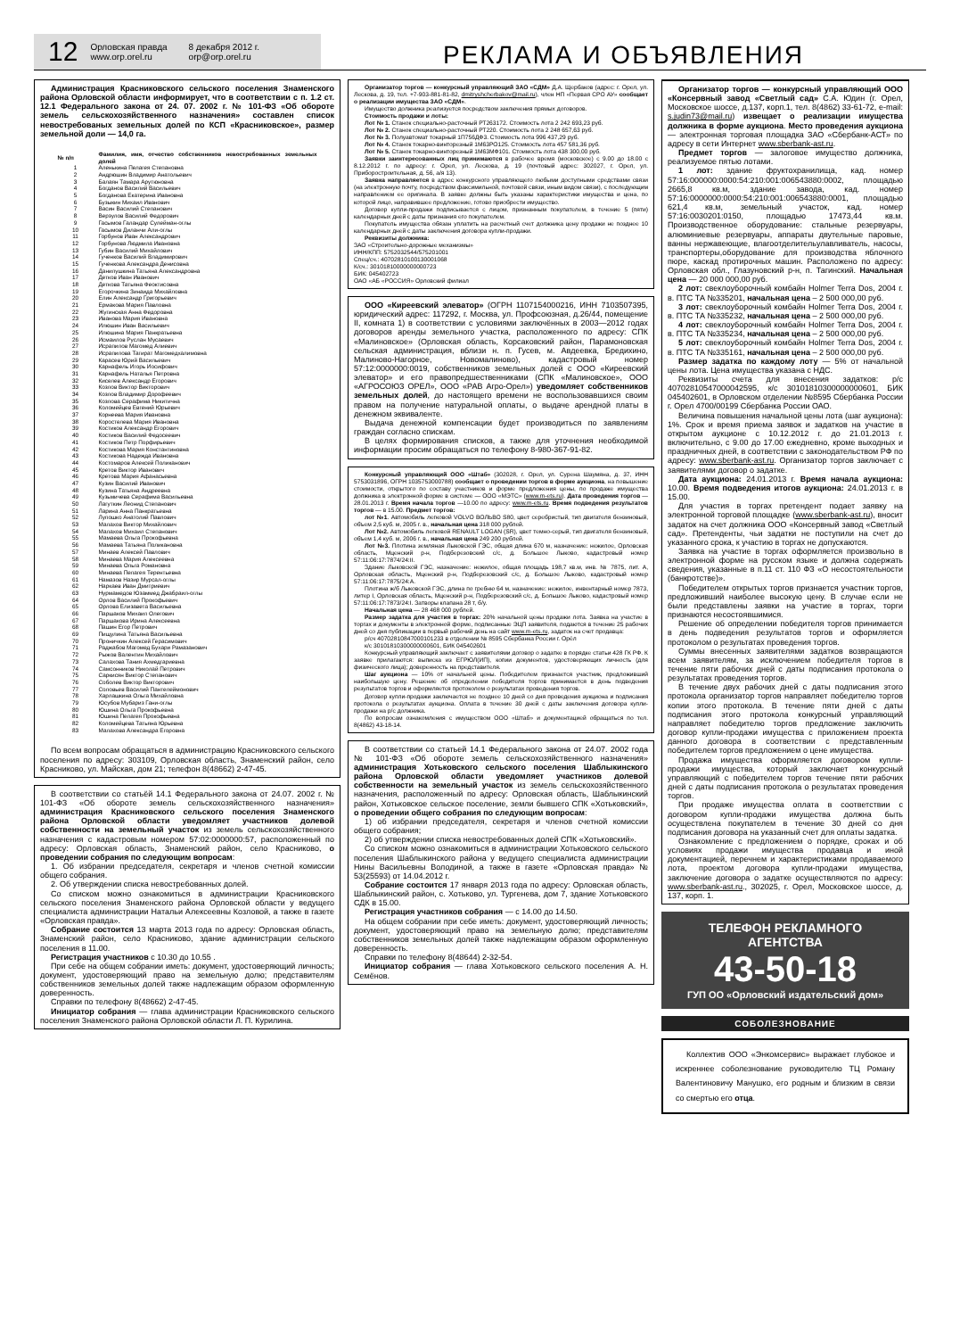12 Орловская правда
www.orp.orel.ru 8 декабря 2012 г.
orp@orp.orel.ru
РЕКЛАМА И ОБЪЯВЛЕНИЯ
Администрация Красниковского сельского поселения Знаменского района Орловской области информирует, что в соответствии с п. 1.2 ст. 12.1 Федерального закона от 24. 07. 2002 г. № 101-ФЗ «Об обороте земель сельскохозяйственного назначения» составлен список невостребованых земельных долей по КСП «Красниковское», размер земельной доли — 14,0 га.
| № п/п | Фамилия, имя, отчество собственников невостребованных земельных долей |
| --- | --- |
| 1 | Аленькина Пелагея Степановна |
| 2 | Андрюшин Владимир Анатольевич |
| 3 | Балаян Тамара Арутюновна |
| 4 | Богданов Василий Васильевич |
| 5 | Богданова Екатерина Ивановна |
| 6 | Бузыкин Михаил Иванович |
| 7 | Васин Василий Степанович |
| 8 | Верзулов Василий Федорович |
| 9 | Гасымов Галандар Сулейман-оглы |
| 10 | Гасымов Диланчи Али-оглы |
| 11 | Горбунов Иван Александрович |
| 12 | Горбунова Людмила Ивановна |
| 13 | Губин Василий Михайлович |
| 14 | Гученков Василий Владимирович |
| 15 | Гученкова Александра Денисовна |
| 16 | Данилушкина Татьяна Александровна |
| 17 | Детков Иван Иванович |
| 18 | Деткова Татьяна Феоктисовна |
| 19 | Егорочкина Зинаида Михайловна |
| 20 | Елин Александр Григорьевич |
| 21 | Ермакова Мария Павловна |
| 22 | Жугинская Анна Федоровна |
| 23 | Иванова Мария Ивановна |
| 24 | Илюшин Иван Васильевич |
| 25 | Илюшина Мария Панкратьевна |
| 26 | Исмаилов Руслан Мусаевич |
| 27 | Исрапилов Магомед Алиевич |
| 28 | Исрапилова Тагират Магомедхалимовна |
| 29 | Карасев Юрий Васильевич |
| 30 | Карнафель Игорь Иосифович |
| 31 | Карнафель Наталья Петровна |
| 32 | Киселев Александр Егорович |
| 33 | Козлов Виктор Викторович |
| 34 | Козлов Владимир Дорофеевич |
| 35 | Козлова Серафима Никитична |
| 36 | Коломейцев Евгений Юрьевич |
| 37 | Корнеева Мария Ивановна |
| 38 | Коростелева Мария Ивановна |
| 39 | Костиков Александр Егорович |
| 40 | Костиков Василий Федосеевич |
| 41 | Костиков Петр Порфирьевич |
| 42 | Костикова Мария Константиновна |
| 43 | Костикова Надежда Ивановна |
| 44 | Костомаров Алексей Поликанович |
| 45 | Кретов Виктор Иванович |
| 46 | Кретова Мария Афанасьевна |
| 47 | Кузин Василий Иванович |
| 48 | Кузина Татьяна Андреевна |
| 49 | Кузьмичева Серафима Васильевна |
| 50 | Лагуткин Леонид Степанович |
| 51 | Ларина Анна Панкратьевна |
| 52 | Лупошко Анатолий Павлович |
| 53 | Малахов Виктор Михайлович |
| 54 | Малахов Михаил Степанович |
| 55 | Мамаева Ольга Прокофьевна |
| 56 | Мамаева Татьяна Поликановна |
| 57 | Минаев Алексей Павлович |
| 58 | Минаева Мария Алексеевна |
| 59 | Минаева Ольга Романовна |
| 60 | Минаева Пелагея Терентьевна |
| 61 | Намазов Назир Мурсал-оглы |
| 62 | Наркаев Иван Дмитриевич |
| 63 | Нурмамедов Юзаммед Джабраил-оглы |
| 64 | Орлов Василий Прокофьевич |
| 65 | Орлова Елизавета Васильевна |
| 66 | Паршаков Михаил Олегович |
| 67 | Паршакова Ирина Алексеевна |
| 68 | Пашин Егор Петрович |
| 69 | Пищулина Татьяна Васильевна |
| 70 | Проничкин Алексей Герасимович |
| 71 | Раджабов Магомед Бухари Рамазанович |
| 72 | Рыжов Валентин Михайлович |
| 73 | Салахова Тания Ахмедгариевна |
| 74 | Самсонников Николай Петрович |
| 75 | Саркисян Виктор Степанович |
| 76 | Соболев Виктор Викторович |
| 77 | Соловьев Василий Пантелеймонович |
| 78 | Харлашкина Ольга Михайловна |
| 79 | Юсубов Мубариз Гани-оглы |
| 80 | Юшина Ольга Прокофьевна |
| 81 | Юшина Пелагея Прокофьевна |
| 82 | Коломейцева Татьяна Юрьевна |
| 83 | Малахова Александра Егоровна |
По всем вопросам обращаться в администрацию Красниковского сельского поселения по адресу: 303109, Орловская область, Знаменский район, село Красниково, ул. Майская, дом 21; телефон 8(48662) 2-47-45.
В соответствии со статьёй 14.1 Федерального закона от 24.07. 2002 г. № 101-ФЗ «Об обороте земель сельскохозяйственного назначения» администрация Красниковского сельского поселения Знаменского района Орловской области уведомляет участников долевой собственности на земельный участок из земель сельскохозяйственного назначения с кадастровым номером 57:02:0000000:57, расположенный по адресу: Орловская область, Знаменский район, село Красниково, о проведении собрания по следующим вопросам:
1. Об избрании председателя, секретаря и членов счетной комиссии общего собрания.
2. Об утверждении списка невостребованных долей.
Со списком можно ознакомиться в администрации Красниковского сельского поселения Знаменского района Орловской области у ведущего специалиста администрации Натальи Алексеевны Козловой, а также в газете «Орловская правда».
Собрание состоится 13 марта 2013 года по адресу: Орловская область, Знаменский район, село Красниково, здание администрации сельского поселения в 11.00.
Регистрация участников с 10.30 до 10.55 .
При себе на общем собрании иметь: документ, удостоверяющий личность; документ, удостоверяющий право на земельную долю; представителям собственников земельных долей также надлежащим образом оформленную доверенность.
Справки по телефону 8(48662) 2-47-45.
Инициатор собрания — глава администрации Красниковского сельского поселения Знаменского района Орловской области Л. П. Курилина.
Организатор торгов — конкурсный управляющий ЗАО «СДМ» Д.А. Щербаков (адрес: г. Орел, ул. Лескова, д. 19, тел. +7-903-881-81-82, dmitryshcherbakov@mail.ru), член НП «Первая СРО АУ» сообщает о реализации имущества ЗАО «СДМ».
Имущество должника реализуется посредством заключения прямых договоров.
Стоимость продажи и лоты:
Лот № 1. Станок специально-расточный РТ263172. Стоимость лота 2 242 693,23 руб.
Лот № 2. Станок специально-расточный РТ220. Стоимость лота 2 248 657,63 руб.
Лот № 3. Полуавтомат токарный 1П756ДФ3. Стоимость лота 996 437,29 руб.
Лот № 4. Станок токарно-винторезный 1М63РО125. Стоимость лота 457 581,36 руб.
Лот № 5. Станок токарно-винторезный 1М63МФ101. Стоимость лота 438 300,00 руб.
Заявки заинтересованных лиц принимаются в рабочее время (московское) с 9.00 до 18.00 с 8.12.2012 г. по адресу: г. Орел, ул. Лескова, д. 19 (почтовый адрес: 302027, г. Орел, ул. Приборостроительная, д. 56, а/я 13).
Заявка направляется в адрес конкурсного управляющего любыми доступными средствами связи (на электронную почту, посредством факсимильной, почтовой связи, иным видом связи), с последующим направлением ее оригинала. В заявке должны быть указаны характеристики имущества и цена, по которой лицо, направившее предложение, готово приобрести имущество.
Договор купли-продажи подписывается с лицом, признанным покупателем, в течение 5 (пяти) календарных дней с даты признания его покупателем.
Покупатель имущества обязан уплатить на расчетный счет должника цену продажи не позднее 10 календарных дней с даты заключения договора купли-продажи.
Реквизиты должника:
ЗАО «Строительно-дорожные механизмы»
ИНН/КПП: 5752032544/575201001
Спец/сч.: 40702810100130001068
К/сч.: 30101810000000000723
БИК: 045402723
ОАО «АБ «РОССИЯ» Орловский филиал
ООО «Киреевский элеватор» (ОГРН 1107154000216, ИНН 7103507395, юридический адрес: 117292, г. Москва, ул. Профсоюзная, д.26/44, помещение II, комната 1) в соответствии с условиями заключённых в 2003—2012 годах договоров аренды земельного участка, расположенного по адресу: СПК «Малиновское» (Орловская область, Корсаковский район, Парамоновская сельская администрация, вблизи н. п. Гусев, м. Авдеевка, Бредихино, Малиново-Нагорное, Новомалиново), кадастровый номер 57:12:0000000:0019, собственников земельных долей с ООО «Киреевский элеватор» и его правопредшественниками (СПК «Малиновское», ООО «АГРОСОЮЗ ОРЕЛ», ООО «РАВ Агро-Орел») уведомляет собственников земельных долей, до настоящего времени не воспользовавшихся своим правом на получение натуральной оплаты, о выдаче арендной платы в денежном эквиваленте.
Выдача денежной компенсации будет производиться по заявлениям граждан согласно спискам.
В целях формирования списков, а также для уточнения необходимой информации просим обращаться по телефону 8-980-367-91-82.
Конкурсный управляющий ООО «Штаб» (302028, г. Орел, ул. Сурена Шаумяна, д. 37, ИНН 5753031896, ОГРН 1035753000788) сообщает о проведении торгов в форме аукциона, на повышение стоимости, открытого по составу участников и форме предложения цены, по продаже имущества должника в электронной форме в системе — ООО «МЭТС» (www.m-ets.ru). Дата проведения торгов — 28.01.2013 г. Время начала торгов —10.00 по адресу: www.m-ets.ru. Время подведения результатов торгов — в 15.00. Предмет торгов:
лот №1. Автомобиль легковой VOLVO ВОЛЬВО S80, цвет серебристый, тип двигателя бензиновый, объем 2,5 куб. м, 2005 г. в., начальная цена 318 000 рублей.
Лот №2. Автомобиль легковой RENAULT LOGAN (SR), цвет темно-серый, тип двигателя бензиновый, объем 1,4 куб. м, 2006 г. в., начальная цена 249 200 рублей.
Лот №3. Плотина земляная Лыковской ГЭС, общая длина 670 м, назначение: нежилое, Орловская область, Мценский р-н, Подберезовский с/с, д. Большое Лыково, кадастровый номер 57:11:06:17:7874/24:II.
Здание Лыковской ГЭС, назначение: нежилое, общая площадь 198,7 кв.м, инв. № 7875, лит. А, Орловская область, Мценский р-н, Подберезовский с/с, д. Большое Лыково, кадастровый номер 57:11:06:17:7875/24:А.
Плотина ж/б Лыковской ГЭС, длина по гребню 64 м, назначение: нежилое, инвентарный номер 7873, литер I, Орловская область, Мценский р-н, Подберезовский с/с, д. Большое Лыково, кадастровый номер 57:11:06:17:7873/24:I. Затворы клапана 28 т, б/у.
Начальная цена — 28 468 000 рублей.
Размер задатка для участия в торгах: 20% начальной цены продажи лота. Заявка на участие в торгах и документы в электронной форме, подписанные ЭЦП заявителя, подаются в течение 25 рабочих дней со дня публикации в первый рабочий день на сайт www.m-ets.ru, задаток на счет продавца:
р/сч 40702810847000101233 в отделении № 8595 Сбербанка России г. Орёл
к/с 30101810300000000601, БИК 045402601
Конкурсный управляющий заключает с заявителями договор о задатке в порядке статьи 428 ГК РФ. К заявке прилагаются: выписка из ЕГРЮЛ(ИП), копии документов, удостоверяющих личность (для физического лица); доверенность на представителя.
Шаг аукциона — 10% от начальной цены. Победителем признается участник, предложивший наибольшую цену. Решение об определении победителя торгов принимается в день подведения результатов торгов и оформляется протоколом о результатах проведения торгов.
Договор купли-продажи заключается не позднее 10 дней со дня проведения аукциона и подписания протокола о результатах аукциона. Оплата в течение 30 дней с даты заключения договора купли-продажи на р/с должника.
По вопросам ознакомления с имуществом ООО «Штаб» и документацией обращаться по тел. 8(4862) 43-18-14.
В соответствии со статьей 14.1 Федерального закона от 24.07. 2002 года № 101-ФЗ «Об обороте земель сельскохозяйственного назначения» администрация Хотьковского сельского поселения Шаблыкинского района Орловской области уведомляет участников долевой собственности на земельный участок из земель сельскохозяйственного назначения, расположенный по адресу: Орловская область, Шаблыкинский район, Хотьковское сельское поселение, земли бывшего СПК «Хотьковский», о проведении общего собрания по следующим вопросам:
1) об избрании председателя, секретаря и членов счетной комиссии общего собрания;
2) об утверждении списка невостребованных долей СПК «Хотьковский».
Со списком можно ознакомиться в администрации Хотьковского сельского поселения Шаблыкинского района у ведущего специалиста администрации Нины Васильевны Володиной, а также в газете «Орловская правда» № 53(25593) от 14.04.2012 г.
Собрание состоится 17 января 2013 года по адресу: Орловская область, Шаблыкинский район, с. Хотьково, ул. Тургенева, дом 7, здание Хотьковского СДК в 15.00.
Регистрация участников собрания — с 14.00 до 14.50.
На общем собрании при себе иметь: документ, удостоверяющий личность; документ, удостоверяющий право на земельную долю; представителям собственников земельных долей также надлежащим образом оформленную доверенность.
Справки по телефону 8(48644) 2-32-54.
Инициатор собрания — глава Хотьковского сельского поселения А. Н. Семёнов.
Организатор торгов — конкурсный управляющий ООО «Консервный завод «Светлый сад» С.А. Юдин (г. Орел, Московское шоссе, д.137, корп.1, тел. 8(4862) 33-61-72, e-mail: s.judin73@mail.ru) извещает о реализации имущества должника в форме аукциона. Место проведения аукциона — электронная торговая площадка ЗАО «Сбербанк-АСТ» по адресу в сети Интернет www.sberbank-ast.ru.
Предмет торгов — залоговое имущество должника, реализуемое пятью лотами.
1 лот: здание фруктохранилища, кад. номер 57:16:000000:0000:54:210:001:006543880:0002, площадью 2665,8 кв.м, здание завода, кад. номер 57:16:0000000:0000:54:210:001:006543880:0001, площадью 621,4 кв.м, земельный участок, кад. номер 57:16:0030201:0150, площадью 17473,44 кв.м. Производственное оборудование: стальные резервуары, алюминиевые резервуары, аппараты двутельные паровые, ванны нержавеющие, влагоотделительулавливатель, насосы, транспортеры,оборудование для производства яблочного пюре, каскад протирочных машин. Расположено по адресу: Орловская обл., Глазуновский р-н, п. Тагинский. Начальная цена — 20 000 000,00 руб.
2 лот: свеклоуборочный комбайн Holmer Terra Dos, 2004 г. в. ПТС ТА №335201, начальная цена – 2 500 000,00 руб.
3 лот: свеклоуборочный комбайн Holmer Terra Dos, 2004 г. в. ПТС ТА №335232, начальная цена – 2 500 000,00 руб.
4 лот: свеклоуборочный комбайн Holmer Terra Dos, 2004 г. в. ПТС ТА №335234, начальная цена – 2 500 000,00 руб.
5 лот: свеклоуборочный комбайн Holmer Terra Dos, 2004 г. в. ПТС ТА №335161, начальная цена – 2 500 000,00 руб.
Размер задатка по каждому лоту — 5% от начальной цены лота. Цена имущества указана с НДС.
Реквизиты счета для внесения задатков: р/с 40702810547000042595, к/с 30101810300000000601, БИК 045402601, в Орловском отделении №8595 Сбербанка России г. Орел 4700/00199 Сбербанка России ОАО.
Величина повышения начальной цены лота (шаг аукциона): 1%. Срок и время приема заявок и задатков на участие в открытом аукционе с 10.12.2012 г. до 21.01.2013 г. включительно, с 9.00 до 17.00 ежедневно, кроме выходных и праздничных дней, в соответствии с законодательством РФ по адресу: www.sberbank-ast.ru. Организатор торгов заключает с заявителями договор о задатке.
Дата аукциона: 24.01.2013 г. Время начала аукциона: 10.00. Время подведения итогов аукциона: 24.01.2013 г. в 15.00.
Для участия в торгах претендент подает заявку на электронной торговой площадке (www.sberbank-ast.ru), вносит задаток на счет должника ООО «Консервный завод «Светлый сад». Претенденты, чьи задатки не поступили на счет до указанного срока, к участию в торгах не допускаются.
Заявка на участие в торгах оформляется произвольно в электронной форме на русском языке и должна содержать сведения, указанные в п.11 ст. 110 ФЗ «О несостоятельности (банкротстве)».
Победителем открытых торгов признается участник торгов, предложивший наиболее высокую цену. В случае если не были представлены заявки на участие в торгах, торги признаются несостоявшимися.
Решение об определении победителя торгов принимается в день подведения результатов торгов и оформляется протоколом о результатах проведения торгов.
Суммы внесенных заявителями задатков возвращаются всем заявителям, за исключением победителя торгов в течение пяти рабочих дней с даты подписания протокола о результатах проведения торгов.
В течение двух рабочих дней с даты подписания этого протокола организатор торгов направляет победителю торгов копии этого протокола. В течение пяти дней с даты подписания этого протокола конкурсный управляющий направляет победителю торгов предложение заключить договор купли-продажи имущества с приложением проекта данного договора в соответствии с представленным победителем торгов предложением о цене имущества.
Продажа имущества оформляется договором купли-продажи имущества, который заключает конкурсный управляющий с победителем торгов течение пяти рабочих дней с даты подписания протокола о результатах проведения торгов.
При продаже имущества оплата в соответствии с договором купли-продажи имущества должна быть осуществлена покупателем в течение 30 дней со дня подписания договора на указанный счет для оплаты задатка.
Ознакомление с предложением о порядке, сроках и об условиях продажи имущества продавца и иной документацией, перечнем и характеристиками продаваемого лота, проектом договора купли-продажи имущества, заключение договора о задатке осуществляются по адресу: www.sberbank-ast.ru., 302025, г. Орел, Московское шоссе, д. 137, корп. 1.
ТЕЛЕФОН РЕКЛАМНОГО АГЕНТСТВА
43-50-18
ГУП ОО «Орловский издательский дом»
СОБОЛЕЗНОВАНИЕ
Коллектив ООО «Энкомсервис» выражает глубокое и искреннее соболезнование руководителю ТЦ Роману Валентиновичу Манушко, его родным и близким в связи со смертью его отца.